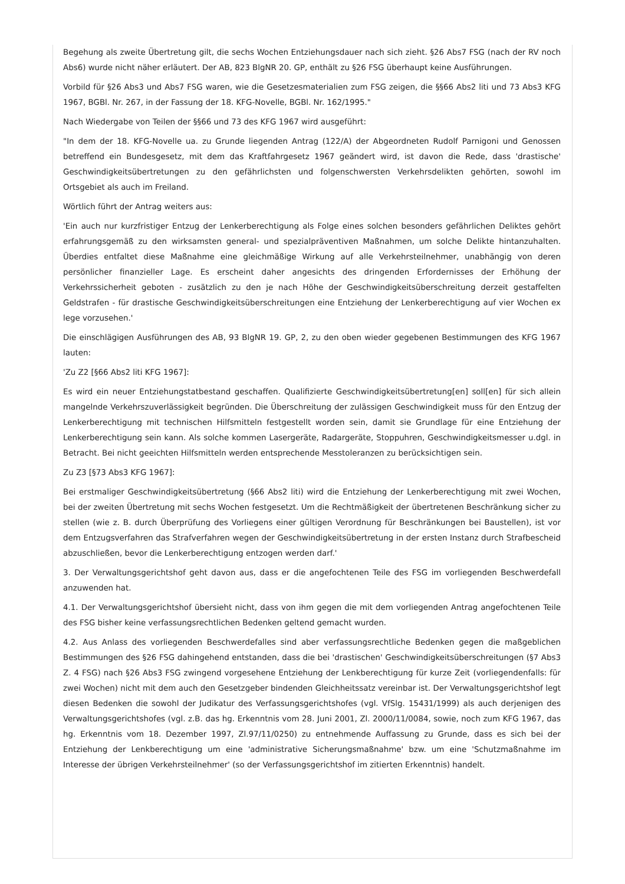Begehung als zweite Übertretung gilt, die sechs Wochen Entziehungsdauer nach sich zieht. §26 Abs7 FSG (nach der RV noch Abs6) wurde nicht näher erläutert. Der AB, 823 BlgNR 20. GP, enthält zu §26 FSG überhaupt keine Ausführungen.
Vorbild für §26 Abs3 und Abs7 FSG waren, wie die Gesetzesmaterialien zum FSG zeigen, die §§66 Abs2 liti und 73 Abs3 KFG 1967, BGBl. Nr. 267, in der Fassung der 18. KFG-Novelle, BGBl. Nr. 162/1995."
Nach Wiedergabe von Teilen der §§66 und 73 des KFG 1967 wird ausgeführt:
"In dem der 18. KFG-Novelle ua. zu Grunde liegenden Antrag (122/A) der Abgeordneten Rudolf Parnigoni und Genossen betreffend ein Bundesgesetz, mit dem das Kraftfahrgesetz 1967 geändert wird, ist davon die Rede, dass 'drastische' Geschwindigkeitsübertretungen zu den gefährlichsten und folgenschwersten Verkehrsdelikten gehörten, sowohl im Ortsgebiet als auch im Freiland.
Wörtlich führt der Antrag weiters aus:
'Ein auch nur kurzfristiger Entzug der Lenkerberechtigung als Folge eines solchen besonders gefährlichen Deliktes gehört erfahrungsgemäß zu den wirksamsten general- und spezialpräventiven Maßnahmen, um solche Delikte hintanzuhalten. Überdies entfaltet diese Maßnahme eine gleichmäßige Wirkung auf alle Verkehrsteilnehmer, unabhängig von deren persönlicher finanzieller Lage. Es erscheint daher angesichts des dringenden Erfordernisses der Erhöhung der Verkehrssicherheit geboten - zusätzlich zu den je nach Höhe der Geschwindigkeitsüberschreitung derzeit gestaffelten Geldstrafen - für drastische Geschwindigkeitsüberschreitungen eine Entziehung der Lenkerberechtigung auf vier Wochen ex lege vorzusehen.'
Die einschlägigen Ausführungen des AB, 93 BlgNR 19. GP, 2, zu den oben wieder gegebenen Bestimmungen des KFG 1967 lauten:
'Zu Z2 [§66 Abs2 liti KFG 1967]:
Es wird ein neuer Entziehungstatbestand geschaffen. Qualifizierte Geschwindigkeitsübertretung[en] soll[en] für sich allein mangelnde Verkehrszuverlässigkeit begründen. Die Überschreitung der zulässigen Geschwindigkeit muss für den Entzug der Lenkerberechtigung mit technischen Hilfsmitteln festgestellt worden sein, damit sie Grundlage für eine Entziehung der Lenkerberechtigung sein kann. Als solche kommen Lasergeräte, Radargeräte, Stoppuhren, Geschwindigkeitsmesser u.dgl. in Betracht. Bei nicht geeichten Hilfsmitteln werden entsprechende Messtoleranzen zu berücksichtigen sein.
Zu Z3 [§73 Abs3 KFG 1967]:
Bei erstmaliger Geschwindigkeitsübertretung (§66 Abs2 liti) wird die Entziehung der Lenkerberechtigung mit zwei Wochen, bei der zweiten Übertretung mit sechs Wochen festgesetzt. Um die Rechtmäßigkeit der übertretenen Beschränkung sicher zu stellen (wie z. B. durch Überprüfung des Vorliegens einer gültigen Verordnung für Beschränkungen bei Baustellen), ist vor dem Entzugsverfahren das Strafverfahren wegen der Geschwindigkeitsübertretung in der ersten Instanz durch Strafbescheid abzuschließen, bevor die Lenkerberechtigung entzogen werden darf.'
3. Der Verwaltungsgerichtshof geht davon aus, dass er die angefochtenen Teile des FSG im vorliegenden Beschwerdefall anzuwenden hat.
4.1. Der Verwaltungsgerichtshof übersieht nicht, dass von ihm gegen die mit dem vorliegenden Antrag angefochtenen Teile des FSG bisher keine verfassungsrechtlichen Bedenken geltend gemacht wurden.
4.2. Aus Anlass des vorliegenden Beschwerdefalles sind aber verfassungsrechtliche Bedenken gegen die maßgeblichen Bestimmungen des §26 FSG dahingehend entstanden, dass die bei 'drastischen' Geschwindigkeitsüberschreitungen (§7 Abs3 Z. 4 FSG) nach §26 Abs3 FSG zwingend vorgesehene Entziehung der Lenkberechtigung für kurze Zeit (vorliegendenfalls: für zwei Wochen) nicht mit dem auch den Gesetzgeber bindenden Gleichheitssatz vereinbar ist. Der Verwaltungsgerichtshof legt diesen Bedenken die sowohl der Judikatur des Verfassungsgerichtshofes (vgl. VfSlg. 15431/1999) als auch derjenigen des Verwaltungsgerichtshofes (vgl. z.B. das hg. Erkenntnis vom 28. Juni 2001, Zl. 2000/11/0084, sowie, noch zum KFG 1967, das hg. Erkenntnis vom 18. Dezember 1997, Zl.97/11/0250) zu entnehmende Auffassung zu Grunde, dass es sich bei der Entziehung der Lenkberechtigung um eine 'administrative Sicherungsmaßnahme' bzw. um eine 'Schutzmaßnahme im Interesse der übrigen Verkehrsteilnehmer' (so der Verfassungsgerichtshof im zitierten Erkenntnis) handelt.